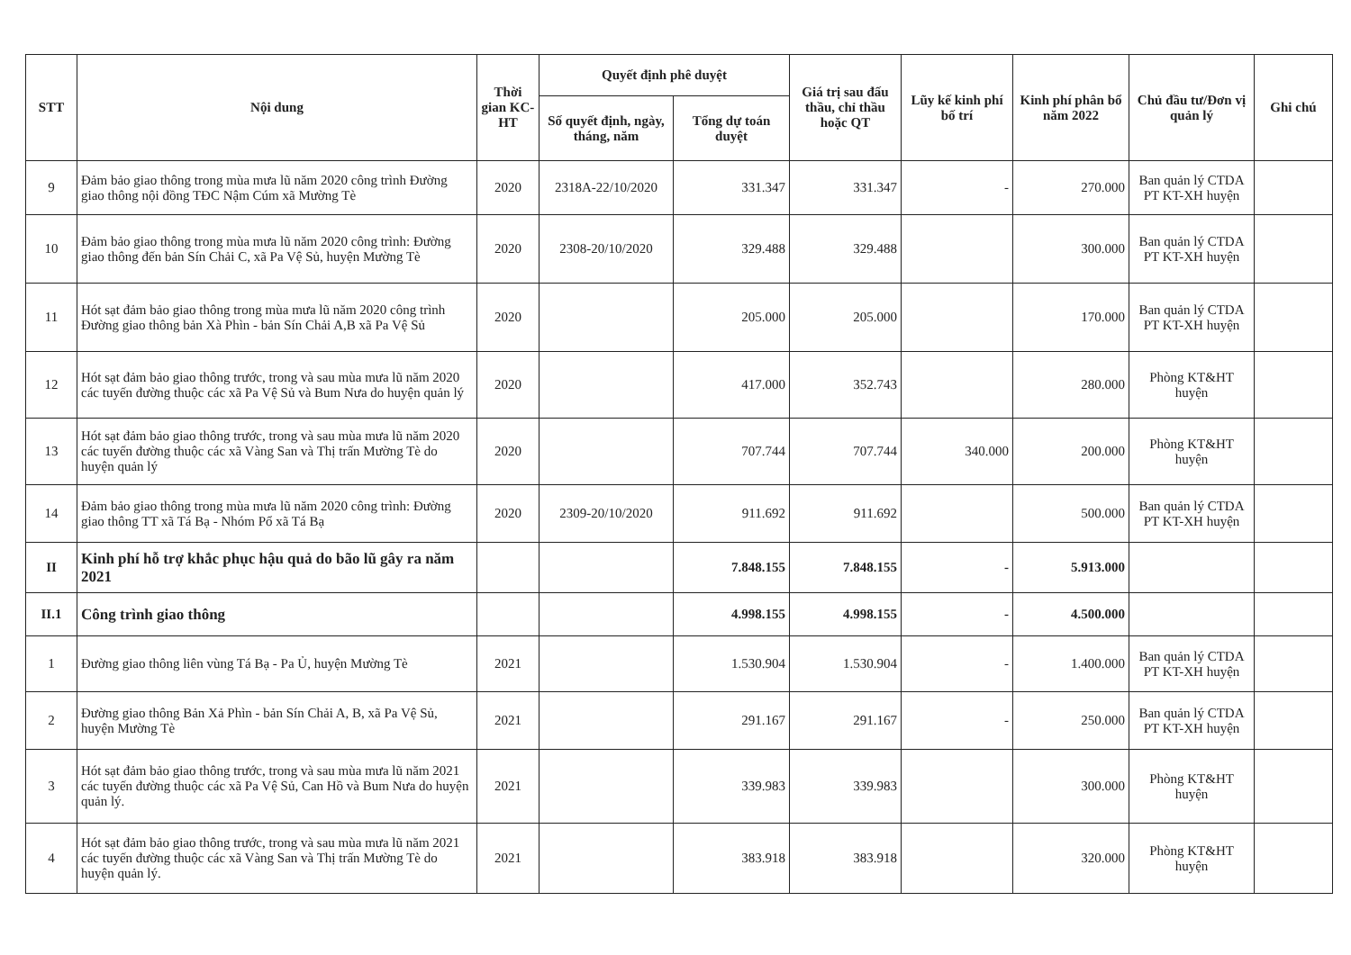| STT | Nội dung | Thời gian KC-HT | Quyết định phê duyệt | | Giá trị sau đấu thầu, chỉ thầu hoặc QT | Lũy kế kinh phí bố trí | Kinh phí phân bổ năm 2022 | Chủ đầu tư/Đơn vị quản lý | Ghi chú |
| --- | --- | --- | --- | --- | --- | --- | --- | --- | --- |
| | | | Số quyết định, ngày, tháng, năm | Tổng dự toán duyệt | | | | | |
| 9 | Đảm bảo giao thông trong mùa mưa lũ năm 2020 công trình Đường giao thông nội đồng TĐC Nậm Cúm xã Mường Tè | 2020 | 2318A-22/10/2020 | 331.347 | 331.347 | - | 270.000 | Ban quản lý CTDA PT KT-XH huyện | |
| 10 | Đảm bảo giao thông trong mùa mưa lũ năm 2020 công trình: Đường giao thông đến bản Sín Chải C, xã Pa Vệ Sủ, huyện Mường Tè | 2020 | 2308-20/10/2020 | 329.488 | 329.488 | | 300.000 | Ban quản lý CTDA PT KT-XH huyện | |
| 11 | Hót sạt đảm bảo giao thông trong mùa mưa lũ năm 2020 công trình Đường giao thông bản Xà Phìn - bản Sín Chải A,B xã Pa Vệ Sủ | 2020 | | 205.000 | 205.000 | | 170.000 | Ban quản lý CTDA PT KT-XH huyện | |
| 12 | Hót sạt đảm bảo giao thông trước, trong và sau mùa mưa lũ năm 2020 các tuyến đường thuộc các xã Pa Vệ Sủ và Bum Nưa do huyện quản lý | 2020 | | 417.000 | 352.743 | | 280.000 | Phòng KT&HT huyện | |
| 13 | Hót sạt đảm bảo giao thông trước, trong và sau mùa mưa lũ năm 2020 các tuyến đường thuộc các xã Vàng San và Thị trấn Mường Tè do huyện quản lý | 2020 | | 707.744 | 707.744 | 340.000 | 200.000 | Phòng KT&HT huyện | |
| 14 | Đảm bảo giao thông trong mùa mưa lũ năm 2020 công trình: Đường giao thông TT xã Tá Bạ - Nhóm Pổ xã Tá Bạ | 2020 | 2309-20/10/2020 | 911.692 | 911.692 | | 500.000 | Ban quản lý CTDA PT KT-XH huyện | |
| II | Kinh phí hỗ trợ khắc phục hậu quả do bão lũ gây ra năm 2021 | | | 7.848.155 | 7.848.155 | - | 5.913.000 | | |
| II.1 | Công trình giao thông | | | 4.998.155 | 4.998.155 | - | 4.500.000 | | |
| 1 | Đường giao thông liên vùng Tá Bạ - Pa Ủ, huyện Mường Tè | 2021 | | 1.530.904 | 1.530.904 | - | 1.400.000 | Ban quản lý CTDA PT KT-XH huyện | |
| 2 | Đường giao thông Bản Xả Phìn - bản Sín Chải A, B, xã Pa Vệ Sủ, huyện Mường Tè | 2021 | | 291.167 | 291.167 | - | 250.000 | Ban quản lý CTDA PT KT-XH huyện | |
| 3 | Hót sạt đảm bảo giao thông trước, trong và sau mùa mưa lũ năm 2021 các tuyến đường thuộc các xã Pa Vệ Sủ, Can Hồ và Bum Nưa do huyện quản lý. | 2021 | | 339.983 | 339.983 | | 300.000 | Phòng KT&HT huyện | |
| 4 | Hót sạt đảm bảo giao thông trước, trong và sau mùa mưa lũ năm 2021 các tuyến đường thuộc các xã Vàng San và Thị trấn Mường Tè do huyện quản lý. | 2021 | | 383.918 | 383.918 | | 320.000 | Phòng KT&HT huyện | |